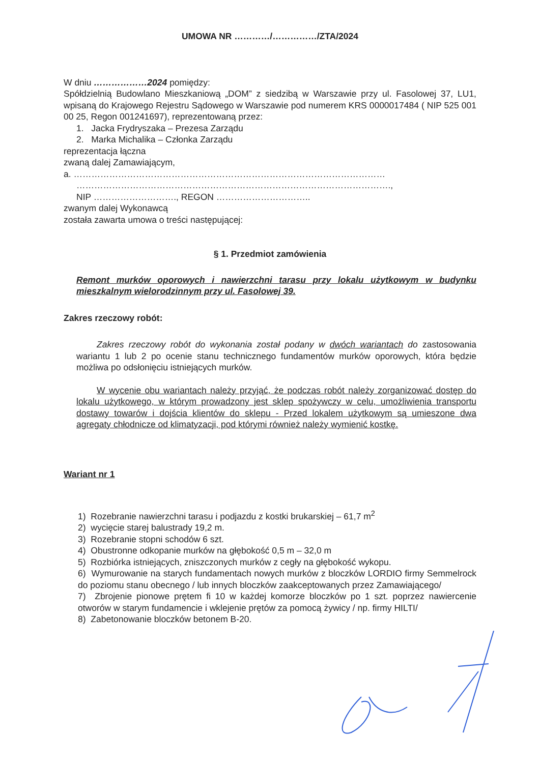UMOWA NR …………/……………/ZTA/2024
W dniu ………………2024 pomiędzy:
Spółdzielnią Budowlano Mieszkaniową „DOM” z siedzibą w Warszawie przy ul. Fasolowej 37, LU1, wpisaną do Krajowego Rejestru Sądowego w Warszawie pod numerem KRS 0000017484 ( NIP 525 001 00 25, Regon 001241697), reprezentowaną przez:
1. Jacka Frydryszaka – Prezesa Zarządu
2. Marka Michalika – Członka Zarządu
reprezentacja łączna
zwaną dalej Zamawiającym,
a. ……………………………………………………………………………………………
…………………………………………………………………………………………….,
NIP ………………………., REGON …………………………..
zwanym dalej Wykonawcą
została zawarta umowa o treści następującej:
§ 1. Przedmiot zamówienia
Remont murków oporowych i nawierzchni tarasu przy lokalu użytkowym w budynku mieszkalnym wielorodzinnym przy ul. Fasolowej 39.
Zakres rzeczowy robót:
Zakres rzeczowy robót do wykonania został podany w dwóch wariantach do zastosowania wariantu 1 lub 2 po ocenie stanu technicznego fundamentów murków oporowych, która będzie możliwa po odsłonięciu istniejących murków.
W wycenie obu wariantach należy przyjąć, że podczas robót należy zorganizować dostęp do lokalu użytkowego, w którym prowadzony jest sklep spożywczy w celu, umożliwienia transportu dostawy towarów i dojścia klientów do sklepu - Przed lokalem użytkowym są umieszone dwa agregaty chłodnicze od klimatyzacji, pod którymi również należy wymienić kostkę.
Wariant nr 1
1) Rozebranie nawierzchni tarasu i podjazdu z kostki brukarskiej – 61,7 m<sup>2</sup>
2) wycięcie starej balustrady 19,2 m.
3) Rozebranie stopni schodów 6 szt.
4) Obustronne odkopanie murków na głębokość 0,5 m – 32,0 m
5) Rozbiórka istniejących, zniszczonych murków z cegły na głębokość wykopu.
6) Wymurowanie na starych fundamentach nowych murków z bloczków LORDIO firmy Semmelrock do poziomu stanu obecnego / lub innych bloczków zaakceptowanych przez Zamawiającego/
7) Zbrojenie pionowe prętem fi 10 w każdej komorze bloczków po 1 szt. poprzez nawiercenie otworów w starym fundamencie i wklejenie prętów za pomocą żywicy / np. firmy HILTI/
8) Zabetonowanie bloczków betonem B-20.